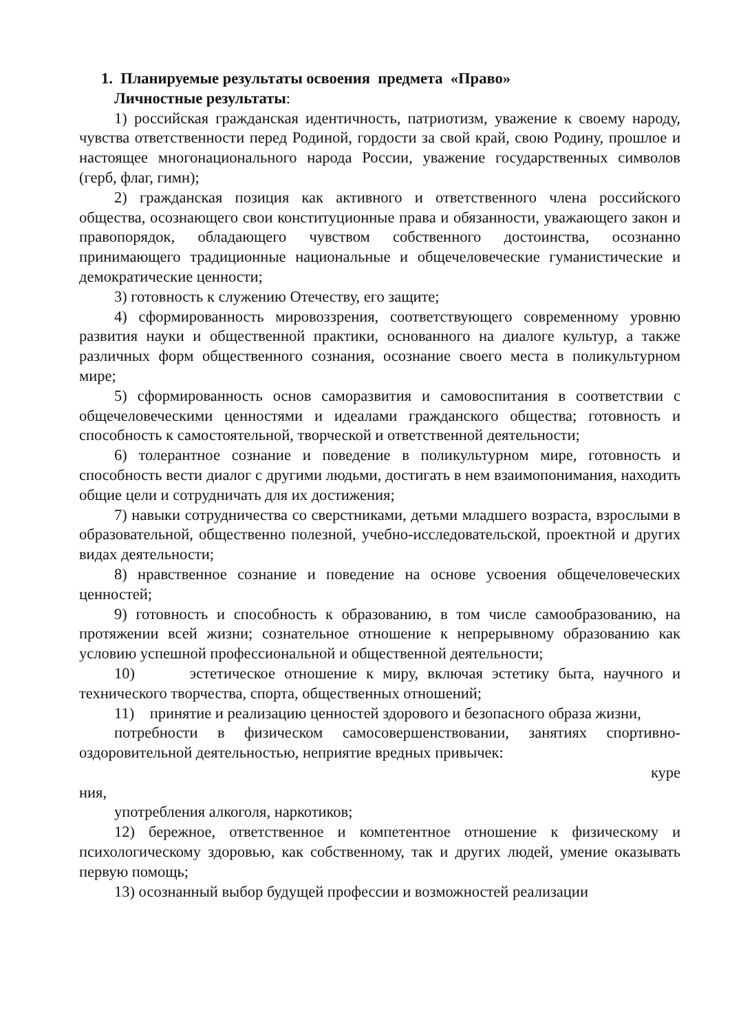1. Планируемые результаты освоения предмета «Право»
Личностные результаты:
1) российская гражданская идентичность, патриотизм, уважение к своему народу, чувства ответственности перед Родиной, гордости за свой край, свою Родину, прошлое и настоящее многонационального народа России, уважение государственных символов (герб, флаг, гимн);
2) гражданская позиция как активного и ответственного члена российского общества, осознающего свои конституционные права и обязанности, уважающего закон и правопорядок, обладающего чувством собственного достоинства, осознанно принимающего традиционные национальные и общечеловеческие гуманистические и демократические ценности;
3) готовность к служению Отечеству, его защите;
4) сформированность мировоззрения, соответствующего современному уровню развития науки и общественной практики, основанного на диалоге культур, а также различных форм общественного сознания, осознание своего места в поликультурном мире;
5) сформированность основ саморазвития и самовоспитания в соответствии с общечеловеческими ценностями и идеалами гражданского общества; готовность и способность к самостоятельной, творческой и ответственной деятельности;
6) толерантное сознание и поведение в поликультурном мире, готовность и способность вести диалог с другими людьми, достигать в нем взаимопонимания, находить общие цели и сотрудничать для их достижения;
7) навыки сотрудничества со сверстниками, детьми младшего возраста, взрослыми в образовательной, общественно полезной, учебно-исследовательской, проектной и других видах деятельности;
8) нравственное сознание и поведение на основе усвоения общечеловеческих ценностей;
9) готовность и способность к образованию, в том числе самообразованию, на протяжении всей жизни; сознательное отношение к непрерывному образованию как условию успешной профессиональной и общественной деятельности;
10) эстетическое отношение к миру, включая эстетику быта, научного и технического творчества, спорта, общественных отношений;
11) принятие и реализацию ценностей здорового и безопасного образа жизни,
потребности в физическом самосовершенствовании, занятиях спортивно-оздоровительной деятельностью, неприятие вредных привычек:
куре
ния,
употребления алкоголя, наркотиков;
12) бережное, ответственное и компетентное отношение к физическому и психологическому здоровью, как собственному, так и других людей, умение оказывать первую помощь;
13) осознанный выбор будущей профессии и возможностей реализации